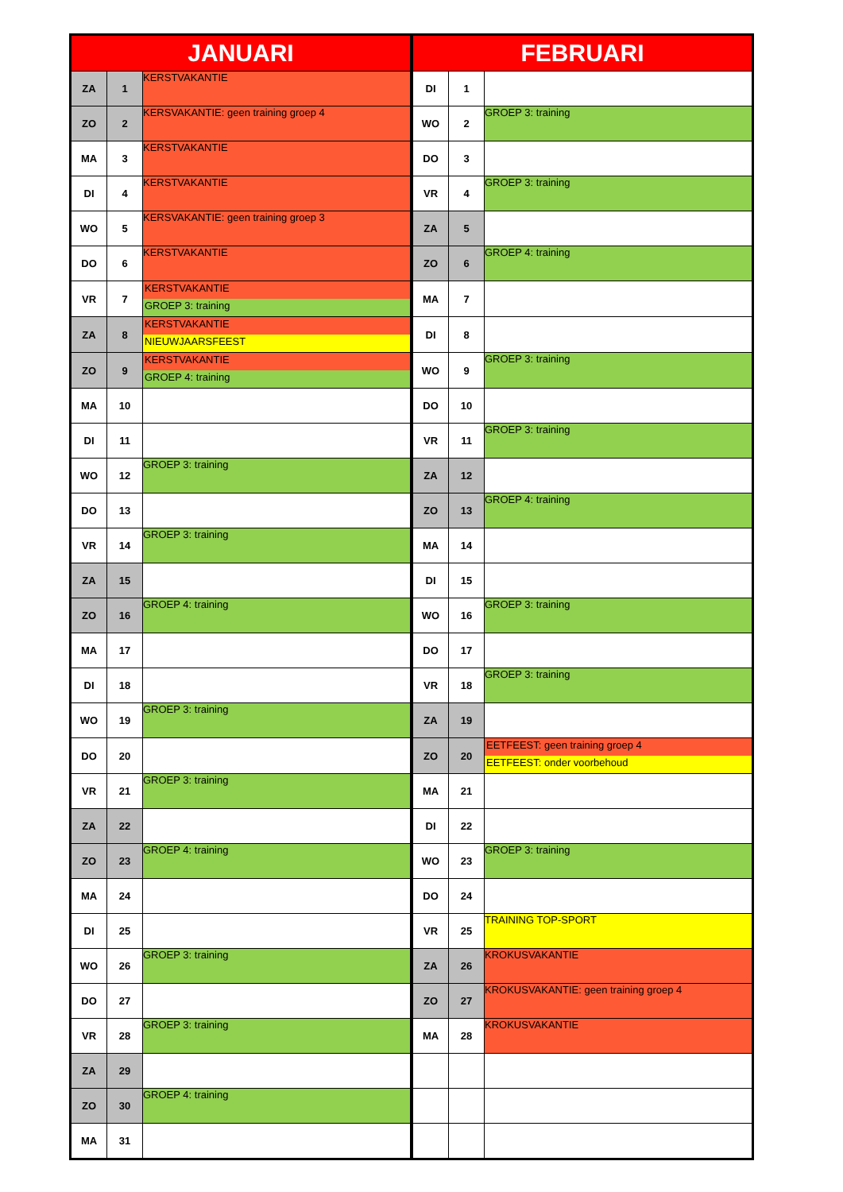| JANUARI | | | FEBRUARI | | |
| --- | --- | --- | --- | --- | --- |
| ZA | 1 | KERSTVAKANTIE | DI | 1 | |
| ZO | 2 | KERSVAKANTIE: geen training groep 4 | WO | 2 | GROEP 3: training |
| MA | 3 | KERSTVAKANTIE | DO | 3 | |
| DI | 4 | KERSTVAKANTIE | VR | 4 | GROEP 3: training |
| WO | 5 | KERSVAKANTIE: geen training groep 3 | ZA | 5 | |
| DO | 6 | KERSTVAKANTIE | ZO | 6 | GROEP 4: training |
| VR | 7 | KERSTVAKANTIE GROEP 3: training | MA | 7 | |
| ZA | 8 | KERSTVAKANTIE NIEUWJAARSFEEST | DI | 8 | |
| ZO | 9 | KERSTVAKANTIE GROEP 4: training | WO | 9 | GROEP 3: training |
| MA | 10 | | DO | 10 | |
| DI | 11 | | VR | 11 | GROEP 3: training |
| WO | 12 | GROEP 3: training | ZA | 12 | |
| DO | 13 | | ZO | 13 | GROEP 4: training |
| VR | 14 | GROEP 3: training | MA | 14 | |
| ZA | 15 | | DI | 15 | |
| ZO | 16 | GROEP 4: training | WO | 16 | GROEP 3: training |
| MA | 17 | | DO | 17 | |
| DI | 18 | | VR | 18 | GROEP 3: training |
| WO | 19 | GROEP 3: training | ZA | 19 | |
| DO | 20 | | ZO | 20 | EETFEEST: geen training groep 4 EETFEEST: onder voorbehoud |
| VR | 21 | GROEP 3: training | MA | 21 | |
| ZA | 22 | | DI | 22 | |
| ZO | 23 | GROEP 4: training | WO | 23 | GROEP 3: training |
| MA | 24 | | DO | 24 | |
| DI | 25 | | VR | 25 | TRAINING TOP-SPORT |
| WO | 26 | GROEP 3: training | ZA | 26 | KROKUSVAKANTIE |
| DO | 27 | | ZO | 27 | KROKUSVAKANTIE: geen training groep 4 |
| VR | 28 | GROEP 3: training | MA | 28 | KROKUSVAKANTIE |
| ZA | 29 | | | | |
| ZO | 30 | GROEP 4: training | | | |
| MA | 31 | | | | |